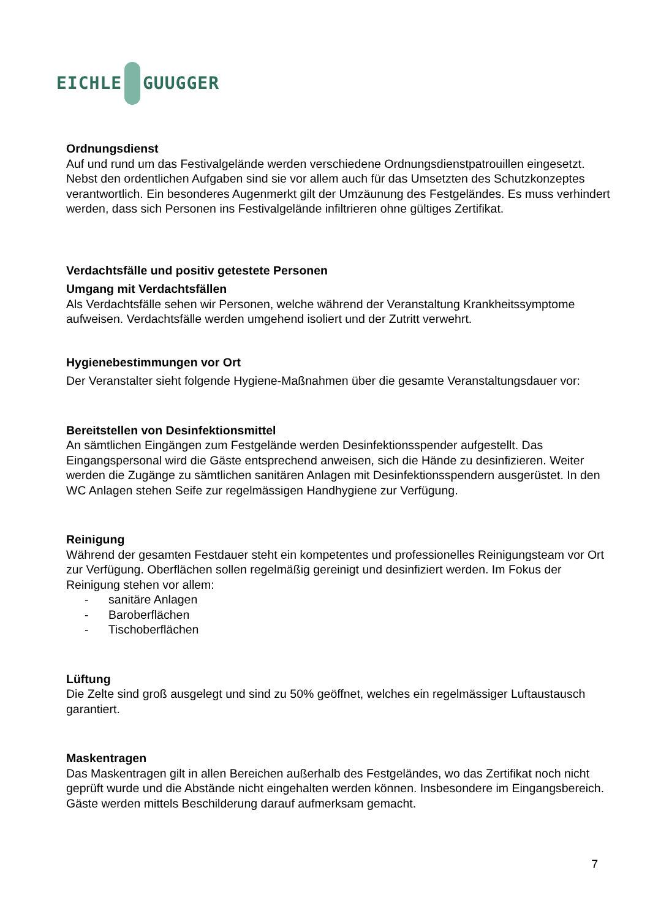EICHLE GUUGGER
Ordnungsdienst
Auf und rund um das Festivalgelände werden verschiedene Ordnungsdienstpatrouillen eingesetzt. Nebst den ordentlichen Aufgaben sind sie vor allem auch für das Umsetzten des Schutzkonzeptes verantwortlich. Ein besonderes Augenmerkt gilt der Umzäunung des Festgeländes. Es muss verhindert werden, dass sich Personen ins Festivalgelände infiltrieren ohne gültiges Zertifikat.
Verdachtsfälle und positiv getestete Personen
Umgang mit Verdachtsfällen
Als Verdachtsfälle sehen wir Personen, welche während der Veranstaltung Krankheitssymptome aufweisen. Verdachtsfälle werden umgehend isoliert und der Zutritt verwehrt.
Hygienebestimmungen vor Ort
Der Veranstalter sieht folgende Hygiene-Maßnahmen über die gesamte Veranstaltungsdauer vor:
Bereitstellen von Desinfektionsmittel
An sämtlichen Eingängen zum Festgelände werden Desinfektionsspender aufgestellt. Das Eingangspersonal wird die Gäste entsprechend anweisen, sich die Hände zu desinfizieren. Weiter werden die Zugänge zu sämtlichen sanitären Anlagen mit Desinfektionsspendern ausgerüstet. In den WC Anlagen stehen Seife zur regelmässigen Handhygiene zur Verfügung.
Reinigung
Während der gesamten Festdauer steht ein kompetentes und professionelles Reinigungsteam vor Ort zur Verfügung. Oberflächen sollen regelmäßig gereinigt und desinfiziert werden. Im Fokus der Reinigung stehen vor allem:
- sanitäre Anlagen
- Baroberflächen
- Tischoberflächen
Lüftung
Die Zelte sind groß ausgelegt und sind zu 50% geöffnet, welches ein regelmässiger Luftaustausch garantiert.
Maskentragen
Das Maskentragen gilt in allen Bereichen außerhalb des Festgeländes, wo das Zertifikat noch nicht geprüft wurde und die Abstände nicht eingehalten werden können. Insbesondere im Eingangsbereich. Gäste werden mittels Beschilderung darauf aufmerksam gemacht.
7